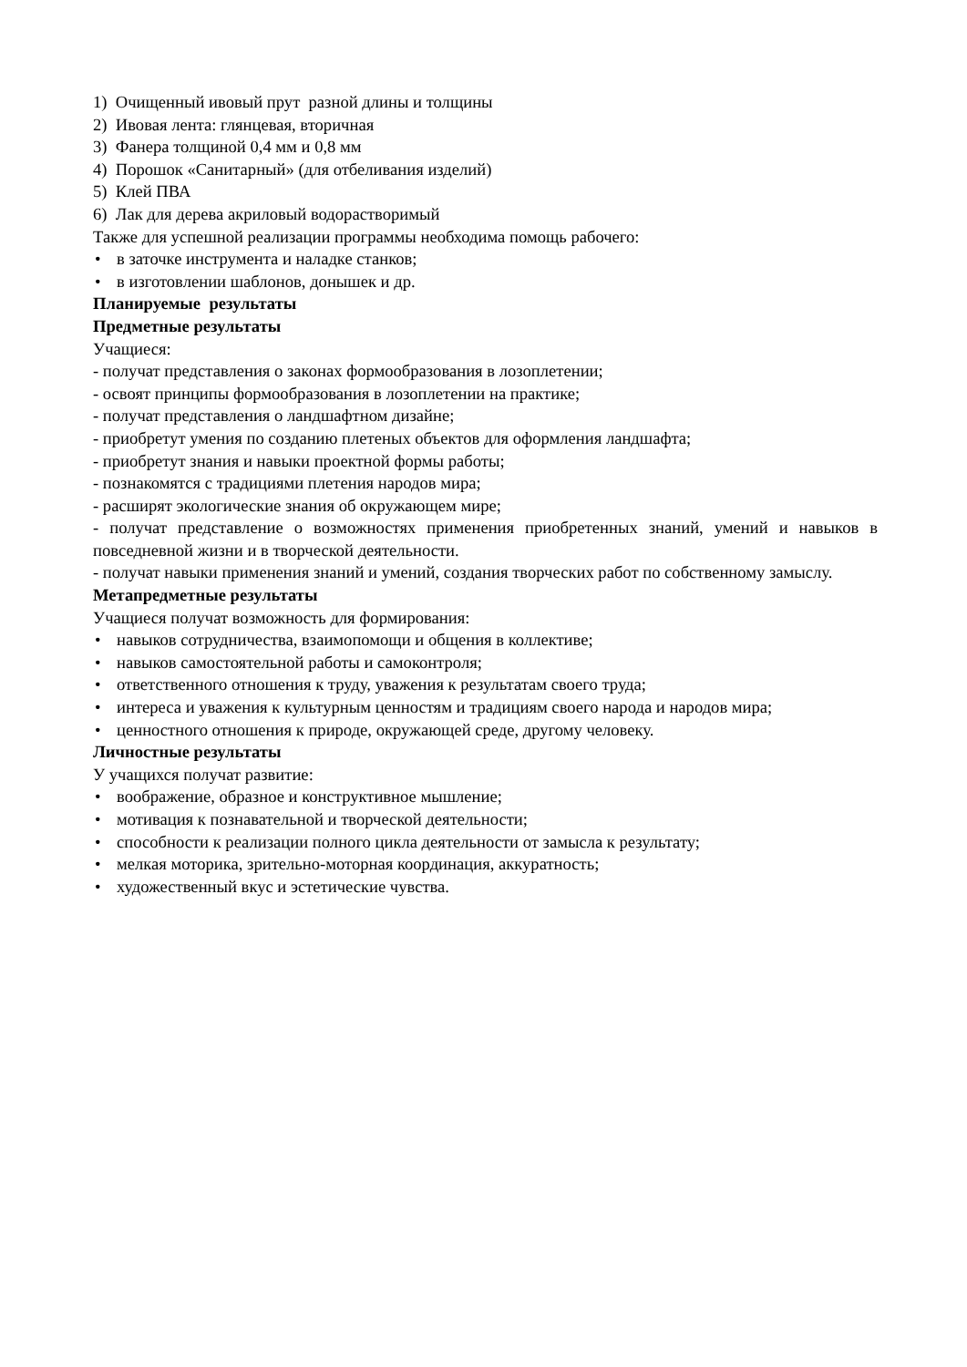1) Очищенный ивовый прут разной длины и толщины
2) Ивовая лента: глянцевая, вторичная
3) Фанера толщиной 0,4 мм и 0,8 мм
4) Порошок «Санитарный» (для отбеливания изделий)
5) Клей ПВА
6) Лак для дерева акриловый водорастворимый
Также для успешной реализации программы необходима помощь рабочего:
• в заточке инструмента и наладке станков;
• в изготовлении шаблонов, донышек и др.
Планируемые результаты
Предметные результаты
Учащиеся:
- получат представления о законах формообразования в лозоплетении;
- освоят принципы формообразования в лозоплетении на практике;
- получат представления о ландшафтном дизайне;
- приобретут умения по созданию плетеных объектов для оформления ландшафта;
- приобретут знания и навыки проектной формы работы;
- познакомятся с традициями плетения народов мира;
- расширят экологические знания об окружающем мире;
- получат представление о возможностях применения приобретенных знаний, умений и навыков в повседневной жизни и в творческой деятельности.
- получат навыки применения знаний и умений, создания творческих работ по собственному замыслу.
Метапредметные результаты
Учащиеся получат возможность для формирования:
• навыков сотрудничества, взаимопомощи и общения в коллективе;
• навыков самостоятельной работы и самоконтроля;
• ответственного отношения к труду, уважения к результатам своего труда;
• интереса и уважения к культурным ценностям и традициям своего народа и народов мира;
• ценностного отношения к природе, окружающей среде, другому человеку.
Личностные результаты
У учащихся получат развитие:
• воображение, образное и конструктивное мышление;
• мотивация к познавательной и творческой деятельности;
• способности к реализации полного цикла деятельности от замысла к результату;
• мелкая моторика, зрительно-моторная координация, аккуратность;
• художественный вкус и эстетические чувства.